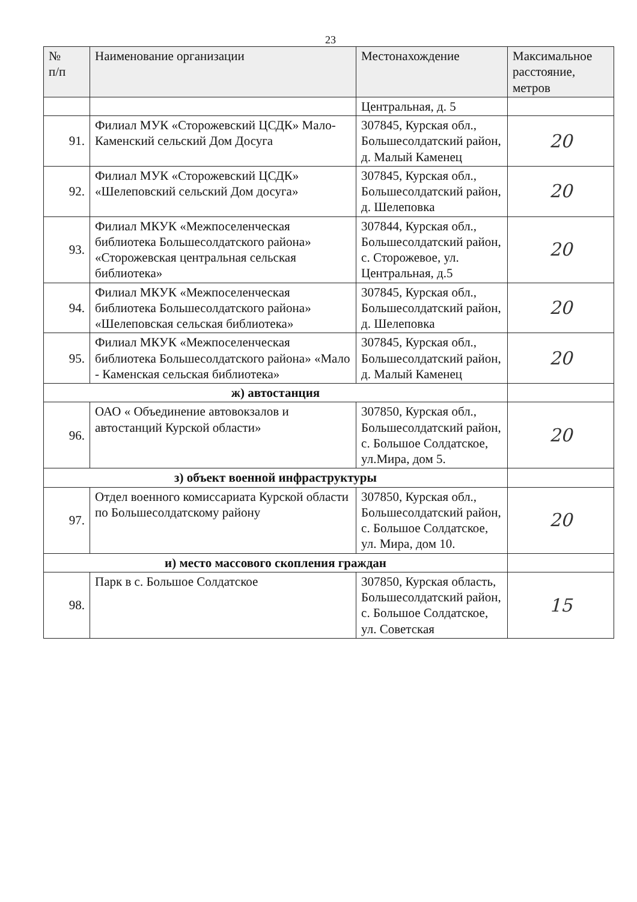23
| № п/п | Наименование организации | Местонахождение | Максимальное расстояние, метров |
| --- | --- | --- | --- |
| | | Центральная, д. 5 | |
| 91. | Филиал МУК «Сторожевский ЦСДК» Мало-Каменский сельский Дом Досуга | 307845, Курская обл., Большесолдатский район, д. Малый Каменец | 20 |
| 92. | Филиал МУК «Сторожевский ЦСДК» «Шелеповский сельский Дом досуга» | 307845, Курская обл., Большесолдатский район, д. Шелеповка | 20 |
| 93. | Филиал МКУК «Межпоселенческая библиотека Большесолдатского района» «Сторожевская центральная сельская библиотека» | 307844, Курская обл., Большесолдатский район, с. Сторожевое, ул. Центральная, д.5 | 20 |
| 94. | Филиал МКУК «Межпоселенческая библиотека Большесолдатского района» «Шелеповская сельская библиотека» | 307845, Курская обл., Большесолдатский район, д. Шелеповка | 20 |
| 95. | Филиал МКУК «Межпоселенческая библиотека Большесолдатского района» «Мало - Каменская сельская библиотека» | 307845, Курская обл., Большесолдатский район, д. Малый Каменец | 20 |
| ж) автостанция | | | |
| 96. | ОАО « Объединение автовокзалов и автостанций Курской области» | 307850, Курская обл., Большесолдатский район, с. Большое Солдатское, ул.Мира, дом 5. | 20 |
| з) объект военной инфраструктуры | | | |
| 97. | Отдел военного комиссариата Курской области по Большесолдатскому району | 307850, Курская обл., Большесолдатский район, с. Большое Солдатское, ул. Мира, дом 10. | 20 |
| и) место массового скопления граждан | | | |
| 98. | Парк в с. Большое Солдатское | 307850, Курская область, Большесолдатский район, с. Большое Солдатское, ул. Советская | 15 |